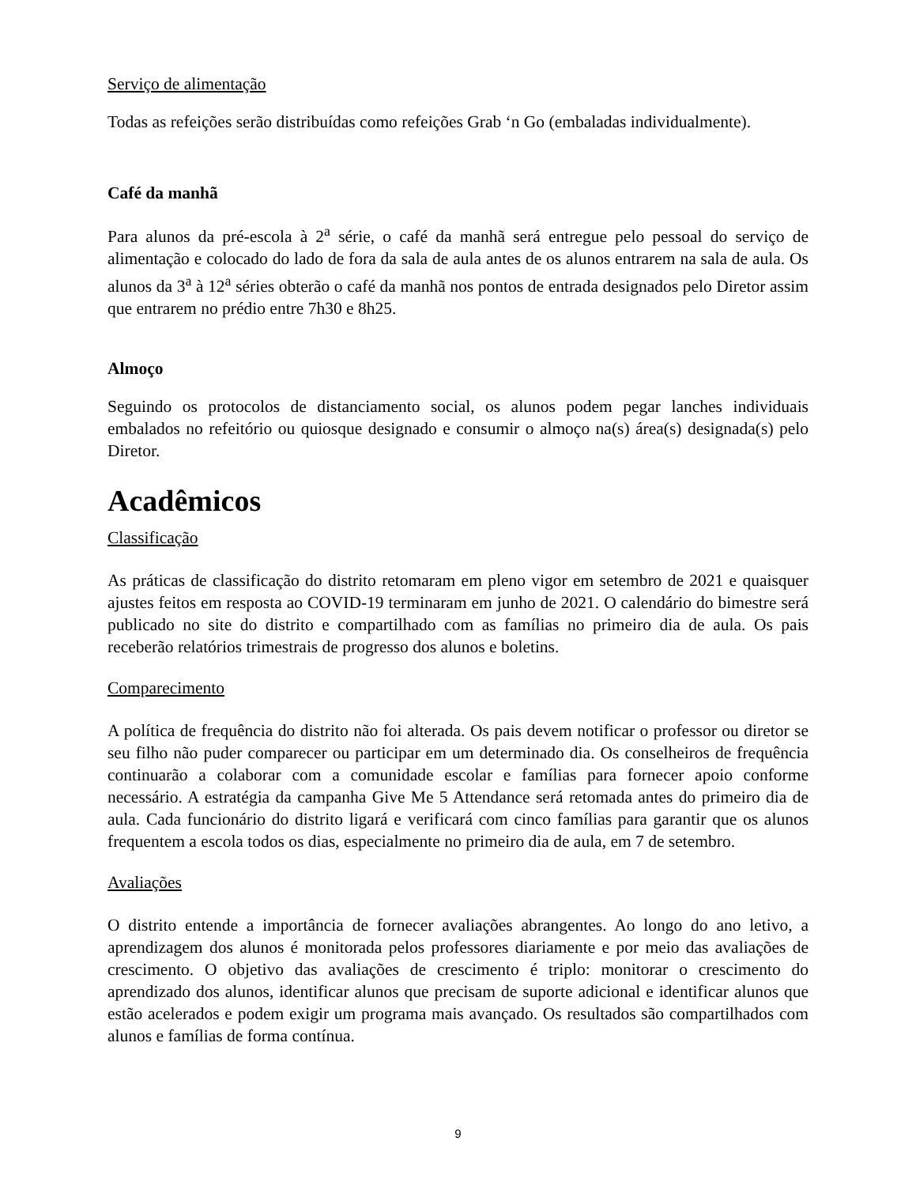Serviço de alimentação
Todas as refeições serão distribuídas como refeições Grab ‘n Go (embaladas individualmente).
Café da manhã
Para alunos da pré-escola à 2<sup>a</sup> série, o café da manhã será entregue pelo pessoal do serviço de alimentação e colocado do lado de fora da sala de aula antes de os alunos entrarem na sala de aula. Os alunos da 3<sup>a</sup> à 12<sup>a</sup> séries obterão o café da manhã nos pontos de entrada designados pelo Diretor assim que entrarem no prédio entre 7h30 e 8h25.
Almoço
Seguindo os protocolos de distanciamento social, os alunos podem pegar lanches individuais embalados no refeitório ou quiosque designado e consumir o almoço na(s) área(s) designada(s) pelo Diretor.
Acadêmicos
Classificação
As práticas de classificação do distrito retomaram em pleno vigor em setembro de 2021 e quaisquer ajustes feitos em resposta ao COVID-19 terminaram em junho de 2021. O calendário do bimestre será publicado no site do distrito e compartilhado com as famílias no primeiro dia de aula. Os pais receberão relatórios trimestrais de progresso dos alunos e boletins.
Comparecimento
A política de frequência do distrito não foi alterada. Os pais devem notificar o professor ou diretor se seu filho não puder comparecer ou participar em um determinado dia. Os conselheiros de frequência continuarão a colaborar com a comunidade escolar e famílias para fornecer apoio conforme necessário. A estratégia da campanha Give Me 5 Attendance será retomada antes do primeiro dia de aula. Cada funcionário do distrito ligará e verificará com cinco famílias para garantir que os alunos frequentem a escola todos os dias, especialmente no primeiro dia de aula, em 7 de setembro.
Avaliações
O distrito entende a importância de fornecer avaliações abrangentes. Ao longo do ano letivo, a aprendizagem dos alunos é monitorada pelos professores diariamente e por meio das avaliações de crescimento. O objetivo das avaliações de crescimento é triplo: monitorar o crescimento do aprendizado dos alunos, identificar alunos que precisam de suporte adicional e identificar alunos que estão acelerados e podem exigir um programa mais avançado. Os resultados são compartilhados com alunos e famílias de forma contínua.
9